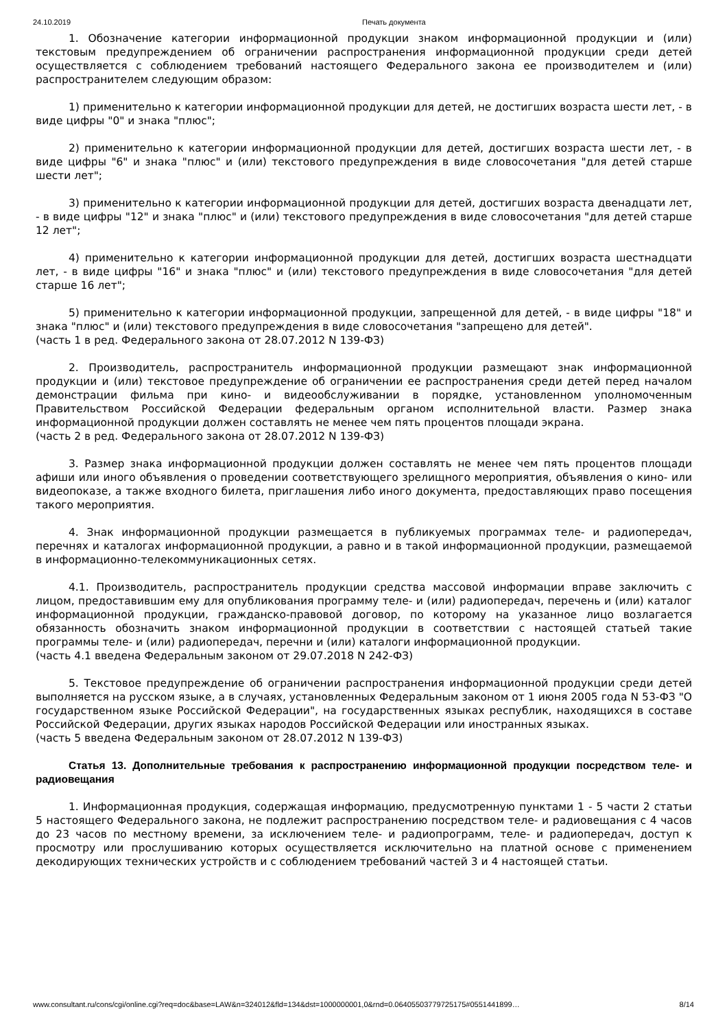24.10.2019 Печать документа
1. Обозначение категории информационной продукции знаком информационной продукции и (или) текстовым предупреждением об ограничении распространения информационной продукции среди детей осуществляется с соблюдением требований настоящего Федерального закона ее производителем и (или) распространителем следующим образом:
1) применительно к категории информационной продукции для детей, не достигших возраста шести лет, - в виде цифры "0" и знака "плюс";
2) применительно к категории информационной продукции для детей, достигших возраста шести лет, - в виде цифры "6" и знака "плюс" и (или) текстового предупреждения в виде словосочетания "для детей старше шести лет";
3) применительно к категории информационной продукции для детей, достигших возраста двенадцати лет, - в виде цифры "12" и знака "плюс" и (или) текстового предупреждения в виде словосочетания "для детей старше 12 лет";
4) применительно к категории информационной продукции для детей, достигших возраста шестнадцати лет, - в виде цифры "16" и знака "плюс" и (или) текстового предупреждения в виде словосочетания "для детей старше 16 лет";
5) применительно к категории информационной продукции, запрещенной для детей, - в виде цифры "18" и знака "плюс" и (или) текстового предупреждения в виде словосочетания "запрещено для детей".
(часть 1 в ред. Федерального закона от 28.07.2012 N 139-ФЗ)
2. Производитель, распространитель информационной продукции размещают знак информационной продукции и (или) текстовое предупреждение об ограничении ее распространения среди детей перед началом демонстрации фильма при кино- и видеообслуживании в порядке, установленном уполномоченным Правительством Российской Федерации федеральным органом исполнительной власти. Размер знака информационной продукции должен составлять не менее чем пять процентов площади экрана.
(часть 2 в ред. Федерального закона от 28.07.2012 N 139-ФЗ)
3. Размер знака информационной продукции должен составлять не менее чем пять процентов площади афиши или иного объявления о проведении соответствующего зрелищного мероприятия, объявления о кино- или видеопоказе, а также входного билета, приглашения либо иного документа, предоставляющих право посещения такого мероприятия.
4. Знак информационной продукции размещается в публикуемых программах теле- и радиопередач, перечнях и каталогах информационной продукции, а равно и в такой информационной продукции, размещаемой в информационно-телекоммуникационных сетях.
4.1. Производитель, распространитель продукции средства массовой информации вправе заключить с лицом, предоставившим ему для опубликования программу теле- и (или) радиопередач, перечень и (или) каталог информационной продукции, гражданско-правовой договор, по которому на указанное лицо возлагается обязанность обозначить знаком информационной продукции в соответствии с настоящей статьей такие программы теле- и (или) радиопередач, перечни и (или) каталоги информационной продукции.
(часть 4.1 введена Федеральным законом от 29.07.2018 N 242-ФЗ)
5. Текстовое предупреждение об ограничении распространения информационной продукции среди детей выполняется на русском языке, а в случаях, установленных Федеральным законом от 1 июня 2005 года N 53-ФЗ "О государственном языке Российской Федерации", на государственных языках республик, находящихся в составе Российской Федерации, других языках народов Российской Федерации или иностранных языках.
(часть 5 введена Федеральным законом от 28.07.2012 N 139-ФЗ)
Статья 13. Дополнительные требования к распространению информационной продукции посредством теле- и радиовещания
1. Информационная продукция, содержащая информацию, предусмотренную пунктами 1 - 5 части 2 статьи 5 настоящего Федерального закона, не подлежит распространению посредством теле- и радиовещания с 4 часов до 23 часов по местному времени, за исключением теле- и радиопрограмм, теле- и радиопередач, доступ к просмотру или прослушиванию которых осуществляется исключительно на платной основе с применением декодирующих технических устройств и с соблюдением требований частей 3 и 4 настоящей статьи.
www.consultant.ru/cons/cgi/online.cgi?req=doc&base=LAW&n=324012&fld=134&dst=1000000001,0&rnd=0.06405503779725175#0551441899… 8/14